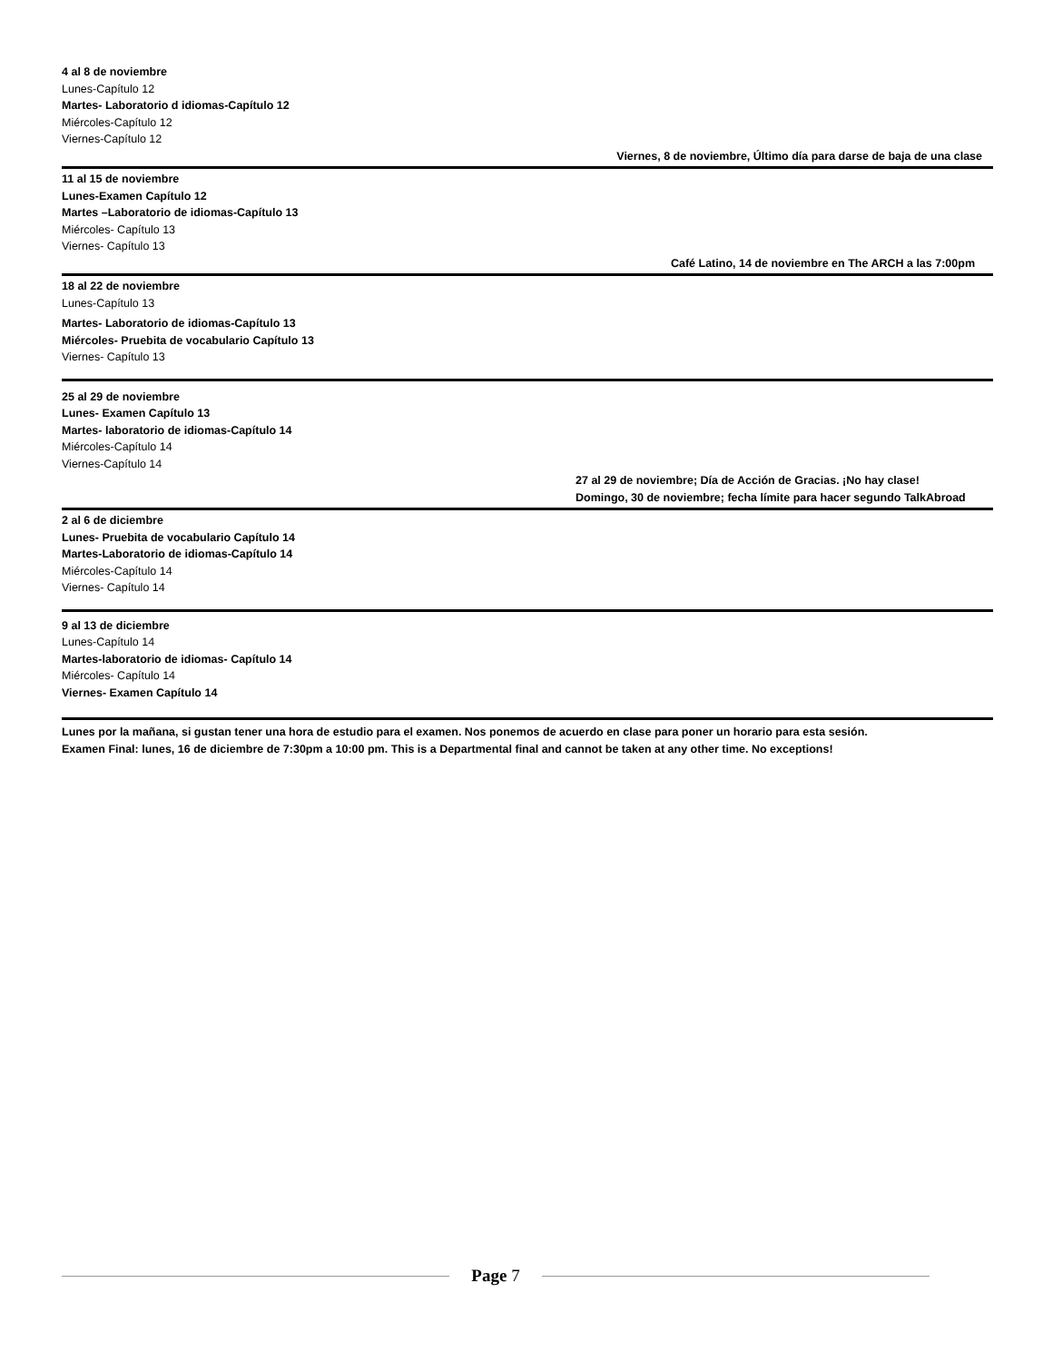4 al 8 de noviembre
Lunes-Capítulo 12
Martes- Laboratorio d idiomas-Capítulo 12
Miércoles-Capítulo 12
Viernes-Capítulo 12
Viernes, 8 de noviembre, Último día para darse de baja de una clase
11 al 15 de noviembre
Lunes-Examen Capítulo 12
Martes –Laboratorio de idiomas-Capítulo 13
Miércoles- Capítulo 13
Viernes- Capítulo 13
Café Latino, 14 de noviembre en The ARCH a las 7:00pm
18 al 22 de noviembre
Lunes-Capítulo 13
Martes- Laboratorio de idiomas-Capítulo 13
Miércoles- Pruebita de vocabulario Capítulo 13
Viernes- Capítulo 13
25 al 29 de noviembre
Lunes- Examen Capítulo 13
Martes- laboratorio de idiomas-Capítulo 14
Miércoles-Capítulo 14
Viernes-Capítulo 14
27 al 29 de noviembre; Día de Acción de Gracias. ¡No hay clase!
Domingo, 30 de noviembre; fecha límite para hacer segundo TalkAbroad
2 al 6 de diciembre
Lunes- Pruebita de vocabulario Capítulo 14
Martes-Laboratorio de idiomas-Capítulo 14
Miércoles-Capítulo 14
Viernes- Capítulo 14
9 al 13 de diciembre
Lunes-Capítulo 14
Martes-laboratorio de idiomas- Capítulo 14
Miércoles- Capítulo 14
Viernes- Examen Capítulo 14
Lunes por la mañana, si gustan tener una hora de estudio para el examen. Nos ponemos de acuerdo en clase para poner un horario para esta sesión.
Examen Final: lunes, 16 de diciembre de 7:30pm a 10:00 pm. This is a Departmental final and cannot be taken at any other time. No exceptions!
Page 7